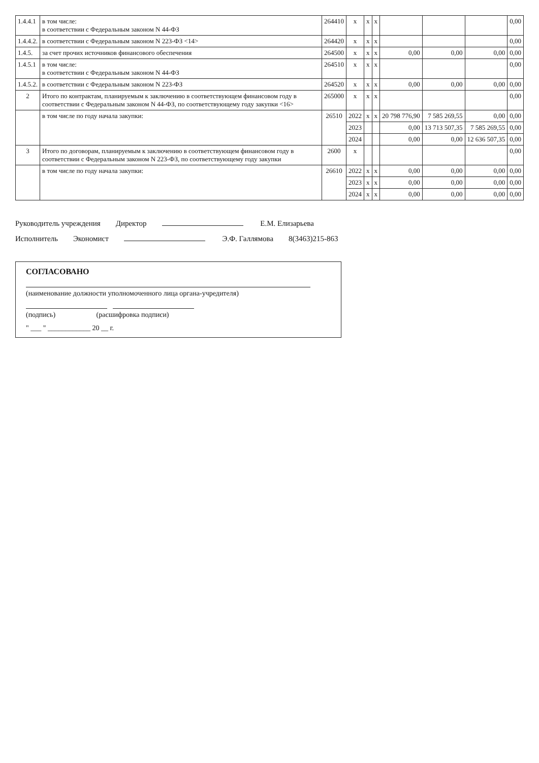| 1.4.4.1 | в том числе: в соответствии с Федеральным законом N 44-ФЗ | 264410 | x | x | x | | | | 0,00 |
| 1.4.4.2. | в соответствии с Федеральным законом N 223-ФЗ <14> | 264420 | x | x | x | | | | 0,00 |
| 1.4.5. | за счет прочих источников финансового обеспечения | 264500 | x | x | x | 0,00 | 0,00 | 0,00 | 0,00 |
| 1.4.5.1 | в том числе: в соответствии с Федеральным законом N 44-ФЗ | 264510 | x | x | x | | | | 0,00 |
| 1.4.5.2. | в соответствии с Федеральным законом N 223-ФЗ | 264520 | x | x | x | 0,00 | 0,00 | 0,00 | 0,00 |
| 2 | Итого по контрактам, планируемым к заключению в соответствующем финансовом году в соответствии с Федеральным законом N 44-ФЗ, по соответствующему году закупки <16> | 265000 | x | x | x | | | | 0,00 |
| | в том числе по году начала закупки: | 26510 | 2022 | x | x | 20 798 776,90 | 7 585 269,55 | 0,00 | 0,00 |
| | | | 2023 | | | 0,00 | 13 713 507,35 | 7 585 269,55 | 0,00 |
| | | | 2024 | | | 0,00 | 0,00 | 12 636 507,35 | 0,00 |
| 3 | Итого по договорам, планируемым к заключению в соответствующем финансовом году в соответствии с Федеральным законом N 223-ФЗ, по соответствующему году закупки | 2600 | x | | | | | | 0,00 |
| | в том числе по году начала закупки: | 26610 | 2022 | x | x | 0,00 | 0,00 | 0,00 | 0,00 |
| | | | 2023 | x | x | 0,00 | 0,00 | 0,00 | 0,00 |
| | | | 2024 | x | x | 0,00 | 0,00 | 0,00 | 0,00 |
Руководитель учреждения Директор Е.М. Елизарьева
Исполнитель Экономист Э.Ф. Галлямова 8(3463)215-863
СОГЛАСОВАНО
(наименование должности уполномоченного лица органа-учредителя)
(подпись) (расшифровка подписи)
" ___ " ____________ 20 __ г.